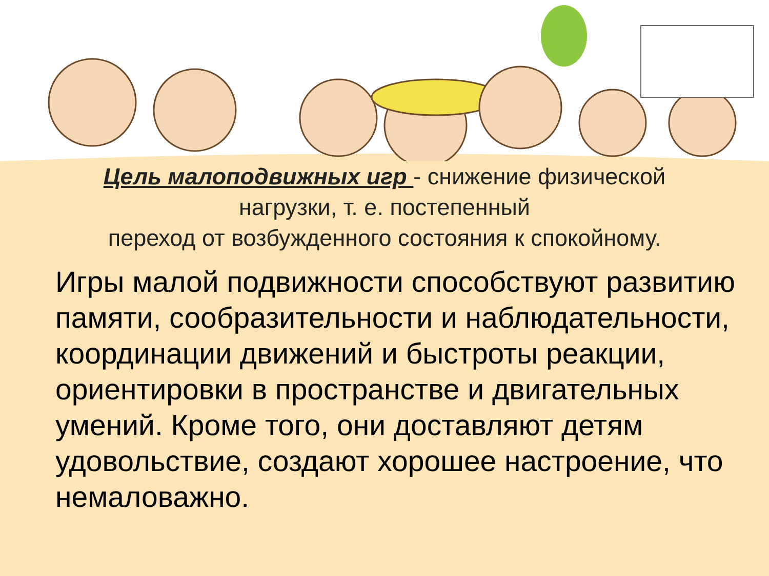Цель малоподвижных игр - снижение физической
нагрузки, т. е. постепенный
переход от возбужденного состояния к спокойному.
Игры малой подвижности способствуют развитию памяти, сообразительности и наблюдательности, координации движений и быстроты реакции, ориентировки в пространстве и двигательных умений. Кроме того, они доставляют детям удовольствие, создают хорошее настроение, что немаловажно.